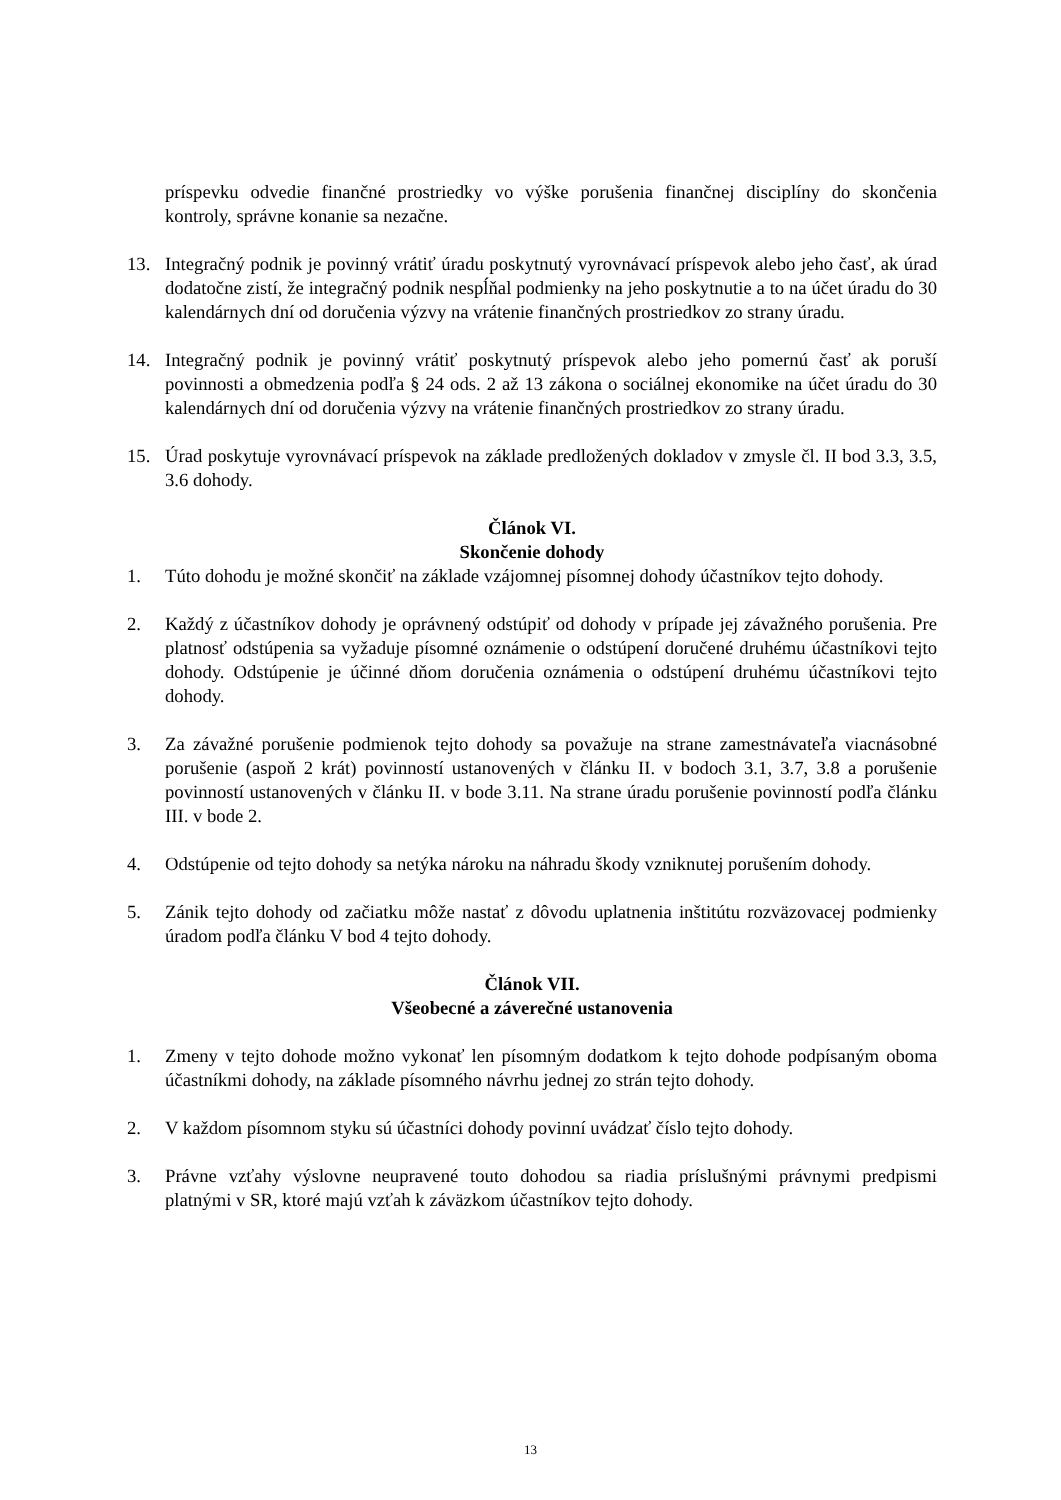príspevku odvedie finančné prostriedky vo výške porušenia finančnej disciplíny do skončenia kontroly, správne konanie sa nezačne.
13. Integračný podnik je povinný vrátiť úradu poskytnutý vyrovnávací príspevok alebo jeho časť, ak úrad dodatočne zistí, že integračný podnik nespĺňal podmienky na jeho poskytnutie a to na účet úradu do 30 kalendárnych dní od doručenia výzvy na vrátenie finančných prostriedkov zo strany úradu.
14. Integračný podnik je povinný vrátiť poskytnutý príspevok alebo jeho pomernú časť ak poruší povinnosti a obmedzenia podľa § 24 ods. 2 až 13 zákona o sociálnej ekonomike na účet úradu do 30 kalendárnych dní od doručenia výzvy na vrátenie finančných prostriedkov zo strany úradu.
15. Úrad poskytuje vyrovnávací príspevok na základe predložených dokladov v zmysle čl. II bod 3.3, 3.5, 3.6 dohody.
Článok VI.
Skončenie dohody
1. Túto dohodu je možné skončiť na základe vzájomnej písomnej dohody účastníkov tejto dohody.
2. Každý z účastníkov dohody je oprávnený odstúpiť od dohody v prípade jej závažného porušenia. Pre platnosť odstúpenia sa vyžaduje písomné oznámenie o odstúpení doručené druhému účastníkovi tejto dohody. Odstúpenie je účinné dňom doručenia oznámenia o odstúpení druhému účastníkovi tejto dohody.
3. Za závažné porušenie podmienok tejto dohody sa považuje na strane zamestnávateľa viacnásobné porušenie (aspoň 2 krát) povinností ustanovených v článku II. v bodoch 3.1, 3.7, 3.8 a porušenie povinností ustanovených v článku II. v bode 3.11. Na strane úradu porušenie povinností podľa článku III. v bode 2.
4. Odstúpenie od tejto dohody sa netýka nároku na náhradu škody vzniknutej porušením dohody.
5. Zánik tejto dohody od začiatku môže nastať z dôvodu uplatnenia inštitútu rozväzovacej podmienky úradom podľa článku V bod 4 tejto dohody.
Článok VII.
Všeobecné a záverečné ustanovenia
1. Zmeny v tejto dohode možno vykonať len písomným dodatkom k tejto dohode podpísaným oboma účastníkmi dohody, na základe písomného návrhu jednej zo strán tejto dohody.
2. V každom písomnom styku sú účastníci dohody povinní uvádzať číslo tejto dohody.
3. Právne vzťahy výslovne neupravené touto dohodou sa riadia príslušnými právnymi predpismi platnými v SR, ktoré majú vzťah k záväzkom účastníkov tejto dohody.
13